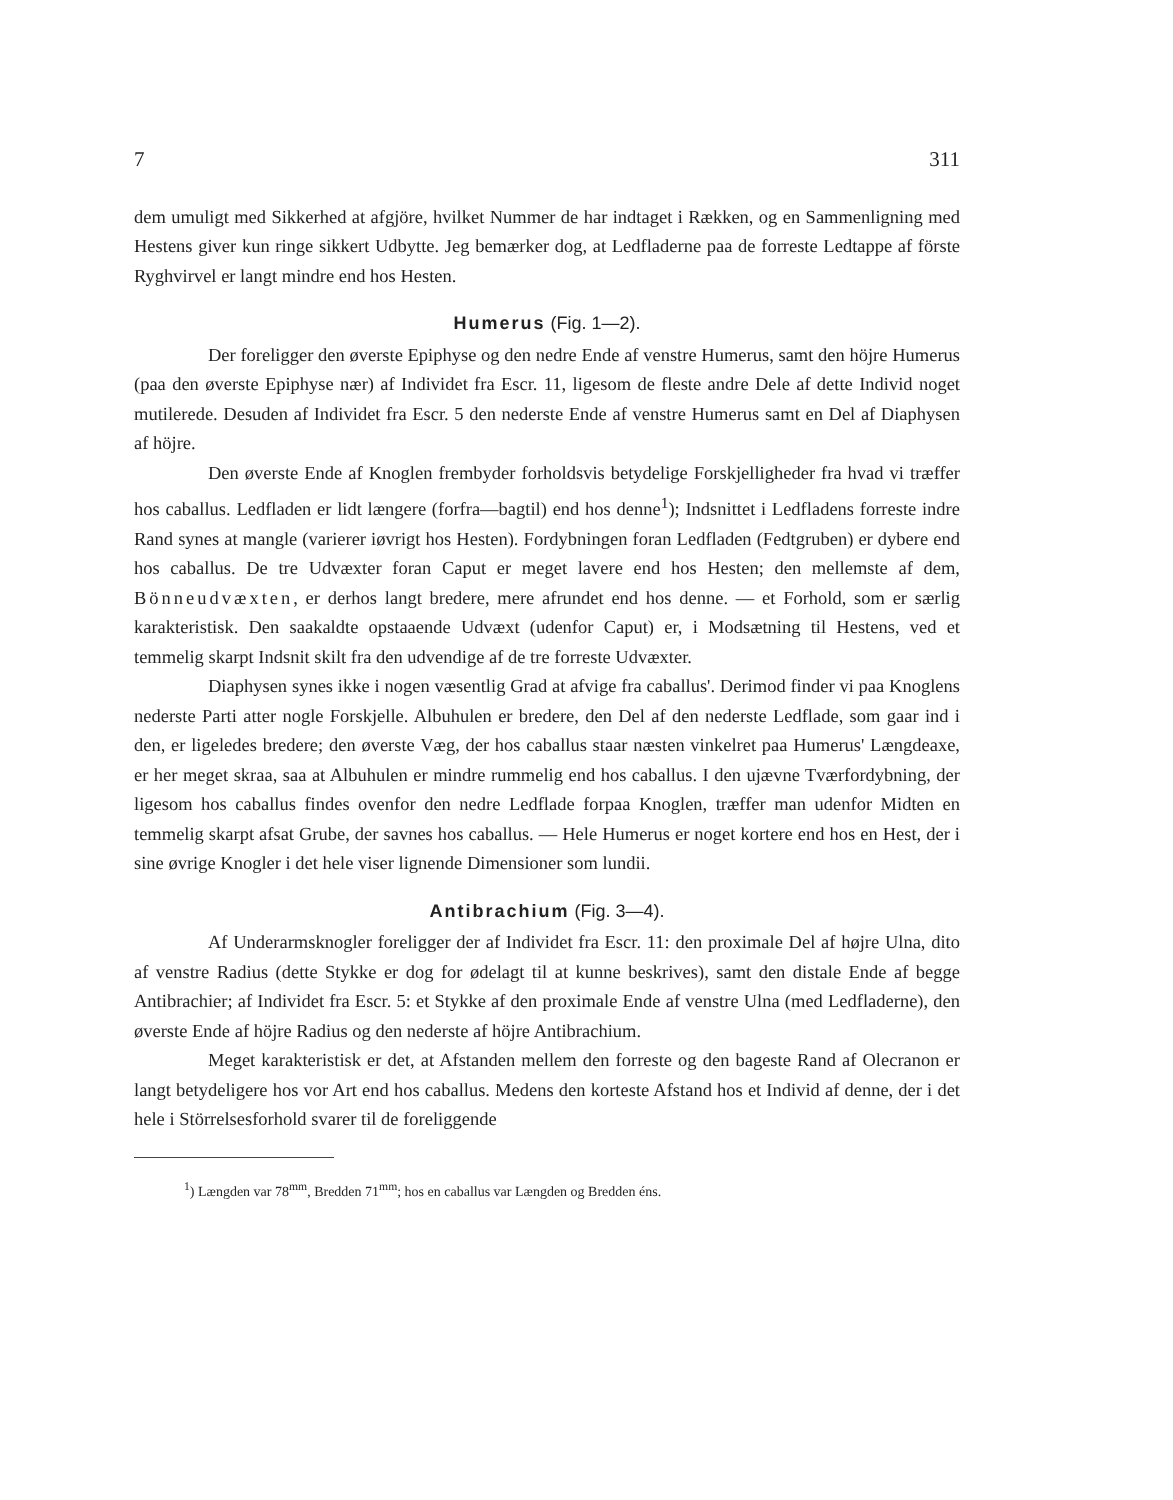7 311
dem umuligt med Sikkerhed at afgjöre, hvilket Nummer de har indtaget i Rækken, og en Sammenligning med Hestens giver kun ringe sikkert Udbytte. Jeg bemærker dog, at Ledfladerne paa de forreste Ledtappe af förste Ryghvirvel er langt mindre end hos Hesten.
Humerus (Fig. 1—2).
Der foreligger den øverste Epiphyse og den nedre Ende af venstre Humerus, samt den höjre Humerus (paa den øverste Epiphyse nær) af Individet fra Escr. 11, ligesom de fleste andre Dele af dette Individ noget mutilerede. Desuden af Individet fra Escr. 5 den nederste Ende af venstre Humerus samt en Del af Diaphysen af höjre.
Den øverste Ende af Knoglen frembyder forholdsvis betydelige Forskjelligheder fra hvad vi træffer hos caballus. Ledfladen er lidt længere (forfra—bagtil) end hos denne<sup>1</sup>); Indsnittet i Ledfladens forreste indre Rand synes at mangle (varierer iøvrigt hos Hesten). Fordybningen foran Ledfladen (Fedtgruben) er dybere end hos caballus. De tre Udvæxter foran Caput er meget lavere end hos Hesten; den mellemste af dem, Bönneudvæxten, er derhos langt bredere, mere afrundet end hos denne. — et Forhold, som er særlig karakteristisk. Den saakaldte opstaaende Udvæxt (udenfor Caput) er, i Modsætning til Hestens, ved et temmelig skarpt Indsnit skilt fra den udvendige af de tre forreste Udvæxter.
Diaphysen synes ikke i nogen væsentlig Grad at afvige fra caballus'. Derimod finder vi paa Knoglens nederste Parti atter nogle Forskjelle. Albuhulen er bredere, den Del af den nederste Ledflade, som gaar ind i den, er ligeledes bredere; den øverste Væg, der hos caballus staar næsten vinkelret paa Humerus' Længdeaxe, er her meget skraa, saa at Albuhulen er mindre rummelig end hos caballus. I den ujævne Tværfordybning, der ligesom hos caballus findes ovenfor den nedre Ledflade forpaa Knoglen, træffer man udenfor Midten en temmelig skarpt afsat Grube, der savnes hos caballus. — Hele Humerus er noget kortere end hos en Hest, der i sine øvrige Knogler i det hele viser lignende Dimensioner som lundii.
Antibrachium (Fig. 3—4).
Af Underarmsknogler foreligger der af Individet fra Escr. 11: den proximale Del af højre Ulna, dito af venstre Radius (dette Stykke er dog for ødelagt til at kunne beskrives), samt den distale Ende af begge Antibrachier; af Individet fra Escr. 5: et Stykke af den proximale Ende af venstre Ulna (med Ledfladerne), den øverste Ende af höjre Radius og den nederste af höjre Antibrachium.
Meget karakteristisk er det, at Afstanden mellem den forreste og den bageste Rand af Olecranon er langt betydeligere hos vor Art end hos caballus. Medens den korteste Afstand hos et Individ af denne, der i det hele i Störrelsesforhold svarer til de foreliggende
<sup>1</sup>) Længden var 78<sup>mm</sup>, Bredden 71<sup>mm</sup>; hos en caballus var Længden og Bredden éns.